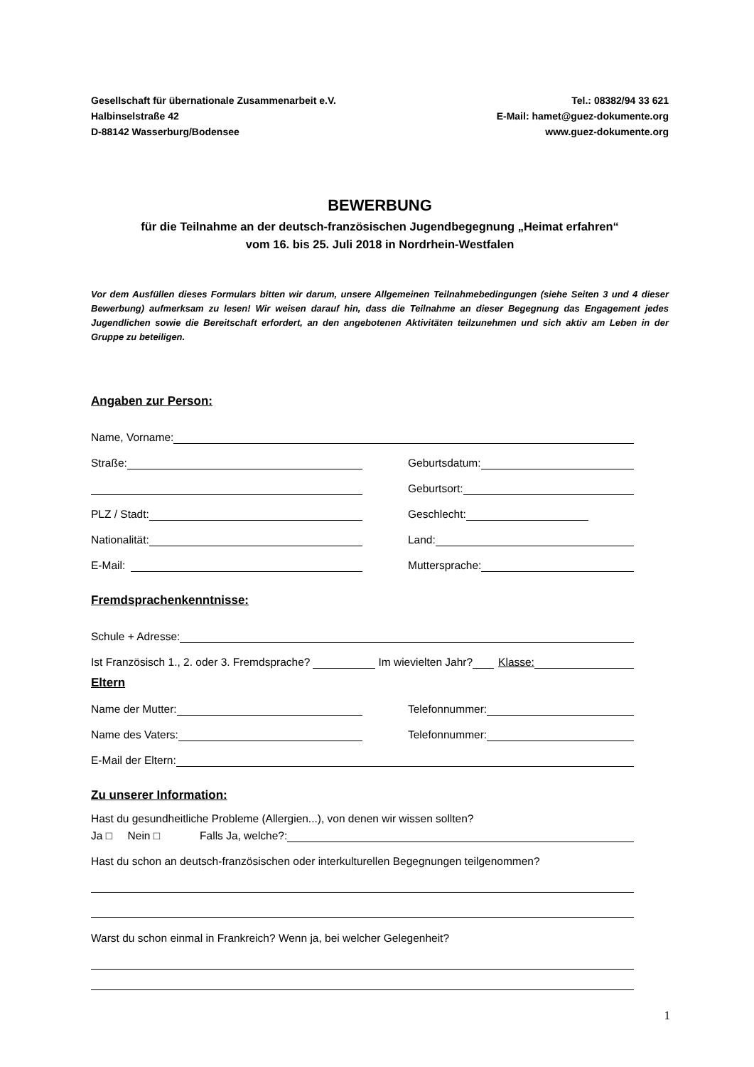Gesellschaft für übernationale Zusammenarbeit e.V.
Halbinselstraße 42
D-88142 Wasserburg/Bodensee
Tel.: 08382/94 33 621
E-Mail: hamet@guez-dokumente.org
www.guez-dokumente.org
BEWERBUNG
für die Teilnahme an der deutsch-französischen Jugendbegegnung „Heimat erfahren“
vom 16. bis 25. Juli 2018 in Nordrhein-Westfalen
Vor dem Ausfüllen dieses Formulars bitten wir darum, unsere Allgemeinen Teilnahmebedingungen (siehe Seiten 3 und 4 dieser Bewerbung) aufmerksam zu lesen! Wir weisen darauf hin, dass die Teilnahme an dieser Begegnung das Engagement jedes Jugendlichen sowie die Bereitschaft erfordert, an den angebotenen Aktivitäten teilzunehmen und sich aktiv am Leben in der Gruppe zu beteiligen.
Angaben zur Person:
Name, Vorname:
Straße:
Geburtsdatum:
Geburtsort:
PLZ / Stadt:
Geschlecht:
Nationalität:
Land:
E-Mail:
Muttersprache:
Fremdsprachenkenntnisse:
Schule + Adresse:
Ist Französisch 1., 2. oder 3. Fremdsprache? Im wievielten Jahr? Klasse:
Eltern
Name der Mutter:
Telefonnummer:
Name des Vaters:
Telefonnummer:
E-Mail der Eltern:
Zu unserer Information:
Hast du gesundheitliche Probleme (Allergien...), von denen wir wissen sollten?
Ja □ Nein □ Falls Ja, welche?:
Hast du schon an deutsch-französischen oder interkulturellen Begegnungen teilgenommen?
Warst du schon einmal in Frankreich? Wenn ja, bei welcher Gelegenheit?
1